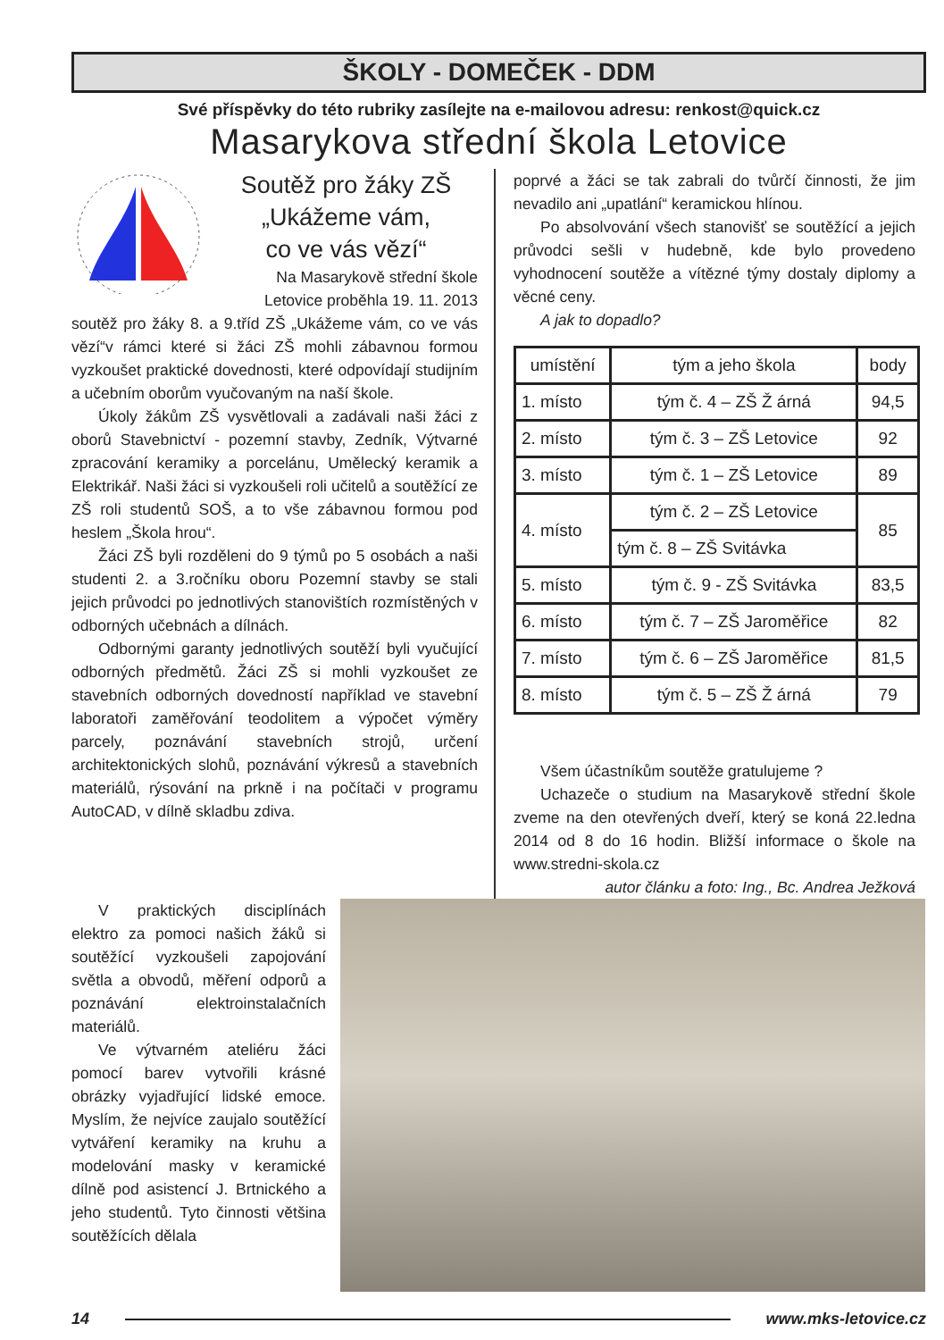ŠKOLY - DOMEČEK - DDM
Své příspěvky do této rubriky zasílejte na e-mailovou adresu: renkost@quick.cz
Masarykova střední škola Letovice
Soutěž pro žáky ZŠ
„Ukážeme vám,
co ve vás vězí“
Na Masarykově střední škole Letovice proběhla 19. 11. 2013
soutěž pro žáky 8. a 9.tříd ZŠ „Ukážeme vám, co ve vás vězí“v rámci které si žáci ZŠ mohli zábavnou formou vyzkoušet praktické dovednosti, které odpovídají studijním a učebním oborům vyučovaným na naší škole.
Úkoly žákům ZŠ vysvětlovali a zadávali naši žáci z oborů Stavebnictví - pozemní stavby, Zedník, Výtvarné zpracování keramiky a porcelánu, Umělecký keramik a Elektrikář. Naši žáci si vyzkoušeli roli učitelů a soutěžící ze ZŠ roli studentů SOŠ, a to vše zábavnou formou pod heslem „Škola hrou“.
Žáci ZŠ byli rozděleni do 9 týmů po 5 osobách a naši studenti 2. a 3.ročníku oboru Pozemní stavby se stali jejich průvodci po jednotlivých stanovištích rozmístěných v odborných učebnách a dílnách.
Odbornými garanty jednotlivých soutěží byli vyučující odborných předmětů. Žáci ZŠ si mohli vyzkoušet ze stavebních odborných dovedností například ve stavební laboratoři zaměřování teodolitem a výpočet výměry parcely, poznávání stavebních strojů, určení architektonických slohů, poznávání výkresů a stavebních materiálů, rýsování na prkně i na počítači v programu AutoCAD, v dílně skladbu zdiva.
poprvé a žáci se tak zabrali do tvůrčí činnosti, že jim nevadilo ani „upatlání“ keramickou hlínou.
Po absolvování všech stanovišť se soutěžící a jejich průvodci sešli v hudebně, kde bylo provedeno vyhodnocení soutěže a vítězné týmy dostaly diplomy a věcné ceny.
A jak to dopadlo?
| umístění | tým a jeho škola | body |
| --- | --- | --- |
| 1. místo | tým č. 4 – ZŠ Ž árná | 94,5 |
| 2. místo | tým č. 3 – ZŠ Letovice | 92 |
| 3. místo | tým č. 1 – ZŠ Letovice | 89 |
| 4. místo | tým č. 2 – ZŠ Letovice | 85 |
| | tým č. 8 – ZŠ Svitávka | |
| 5. místo | tým č. 9 - ZŠ Svitávka | 83,5 |
| 6. místo | tým č. 7 – ZŠ Jaroměřice | 82 |
| 7. místo | tým č. 6 – ZŠ Jaroměřice | 81,5 |
| 8. místo | tým č. 5 – ZŠ Ž árná | 79 |
Všem účastníkům soutěže gratulujeme ?
Uchazeče o studium na Masarykově střední škole zveme na den otevřených dveří, který se koná 22.ledna 2014 od 8 do 16 hodin. Bližší informace o škole na www.stredni-skola.cz
autor článku a foto: Ing., Bc. Andrea Ježková
V praktických disciplínách elektro za pomoci našich žáků si soutěžící vyzkoušeli zapojování světla a obvodů, měření odporů a poznávání elektroinstalačních materiálů.
Ve výtvarném ateliéru žáci pomocí barev vytvořili krásné obrázky vyjadřující lidské emoce. Myslím, že nejvíce zaujalo soutěžící vytváření keramiky na kruhu a modelování masky v keramické dílně pod asistencí J. Brtnického a jeho studentů. Tyto činnosti většina soutěžících dělala
14 www.mks-letovice.cz